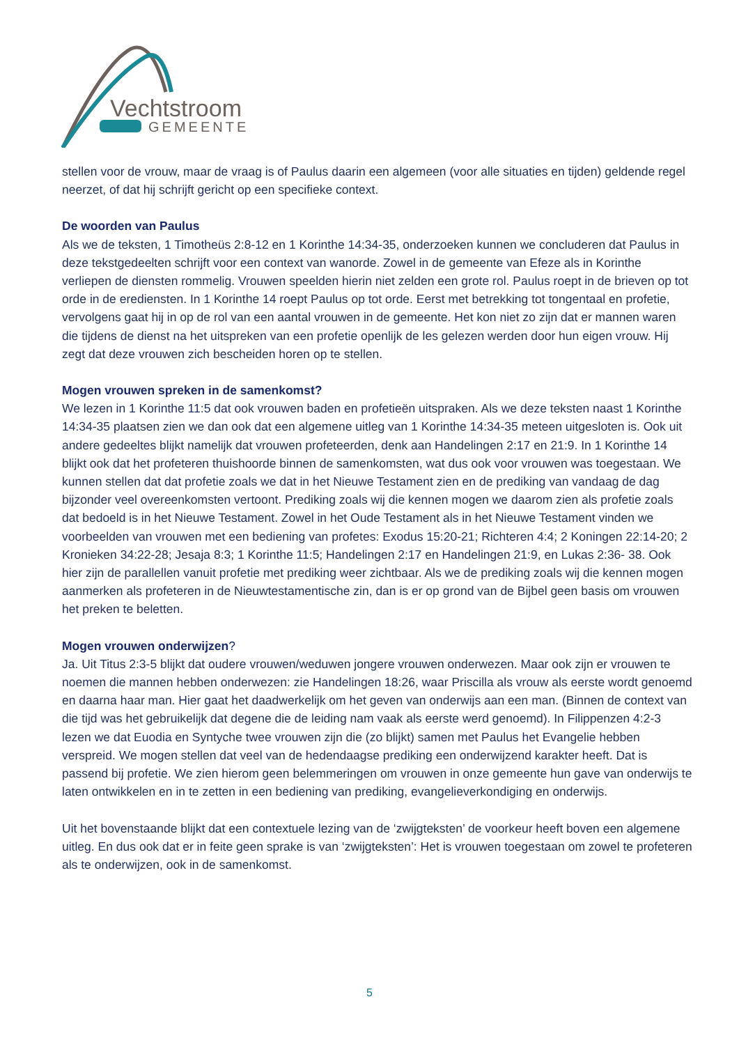Vechtstroom
GEMEENTE
stellen voor de vrouw, maar de vraag is of Paulus daarin een algemeen (voor alle situaties en tijden) geldende regel neerzet, of dat hij schrijft gericht op een specifieke context.
De woorden van Paulus
Als we de teksten, 1 Timotheüs 2:8-12 en 1 Korinthe 14:34-35, onderzoeken kunnen we concluderen dat Paulus in deze tekstgedeelten schrijft voor een context van wanorde. Zowel in de gemeente van Efeze als in Korinthe verliepen de diensten rommelig. Vrouwen speelden hierin niet zelden een grote rol. Paulus roept in de brieven op tot orde in de erediensten. In 1 Korinthe 14 roept Paulus op tot orde. Eerst met betrekking tot tongentaal en profetie, vervolgens gaat hij in op de rol van een aantal vrouwen in de gemeente. Het kon niet zo zijn dat er mannen waren die tijdens de dienst na het uitspreken van een profetie openlijk de les gelezen werden door hun eigen vrouw. Hij zegt dat deze vrouwen zich bescheiden horen op te stellen.
Mogen vrouwen spreken in de samenkomst?
We lezen in 1 Korinthe 11:5 dat ook vrouwen baden en profetieën uitspraken. Als we deze teksten naast 1 Korinthe 14:34-35 plaatsen zien we dan ook dat een algemene uitleg van 1 Korinthe 14:34-35 meteen uitgesloten is. Ook uit andere gedeeltes blijkt namelijk dat vrouwen profeteerden, denk aan Handelingen 2:17 en 21:9. In 1 Korinthe 14 blijkt ook dat het profeteren thuishoorde binnen de samenkomsten, wat dus ook voor vrouwen was toegestaan. We kunnen stellen dat dat profetie zoals we dat in het Nieuwe Testament zien en de prediking van vandaag de dag bijzonder veel overeenkomsten vertoont. Prediking zoals wij die kennen mogen we daarom zien als profetie zoals dat bedoeld is in het Nieuwe Testament. Zowel in het Oude Testament als in het Nieuwe Testament vinden we voorbeelden van vrouwen met een bediening van profetes: Exodus 15:20-21; Richteren 4:4; 2 Koningen 22:14-20; 2 Kronieken 34:22-28; Jesaja 8:3; 1 Korinthe 11:5; Handelingen 2:17 en Handelingen 21:9, en Lukas 2:36- 38. Ook hier zijn de parallellen vanuit profetie met prediking weer zichtbaar. Als we de prediking zoals wij die kennen mogen aanmerken als profeteren in de Nieuwtestamentische zin, dan is er op grond van de Bijbel geen basis om vrouwen het preken te beletten.
Mogen vrouwen onderwijzen?
Ja. Uit Titus 2:3-5 blijkt dat oudere vrouwen/weduwen jongere vrouwen onderwezen. Maar ook zijn er vrouwen te noemen die mannen hebben onderwezen: zie Handelingen 18:26, waar Priscilla als vrouw als eerste wordt genoemd en daarna haar man. Hier gaat het daadwerkelijk om het geven van onderwijs aan een man. (Binnen de context van die tijd was het gebruikelijk dat degene die de leiding nam vaak als eerste werd genoemd). In Filippenzen 4:2-3 lezen we dat Euodia en Syntyche twee vrouwen zijn die (zo blijkt) samen met Paulus het Evangelie hebben verspreid. We mogen stellen dat veel van de hedendaagse prediking een onderwijzend karakter heeft. Dat is passend bij profetie. We zien hierom geen belemmeringen om vrouwen in onze gemeente hun gave van onderwijs te laten ontwikkelen en in te zetten in een bediening van prediking, evangelieverkondiging en onderwijs.
Uit het bovenstaande blijkt dat een contextuele lezing van de ‘zwijgteksten’ de voorkeur heeft boven een algemene uitleg. En dus ook dat er in feite geen sprake is van ‘zwijgteksten’: Het is vrouwen toegestaan om zowel te profeteren als te onderwijzen, ook in de samenkomst.
5